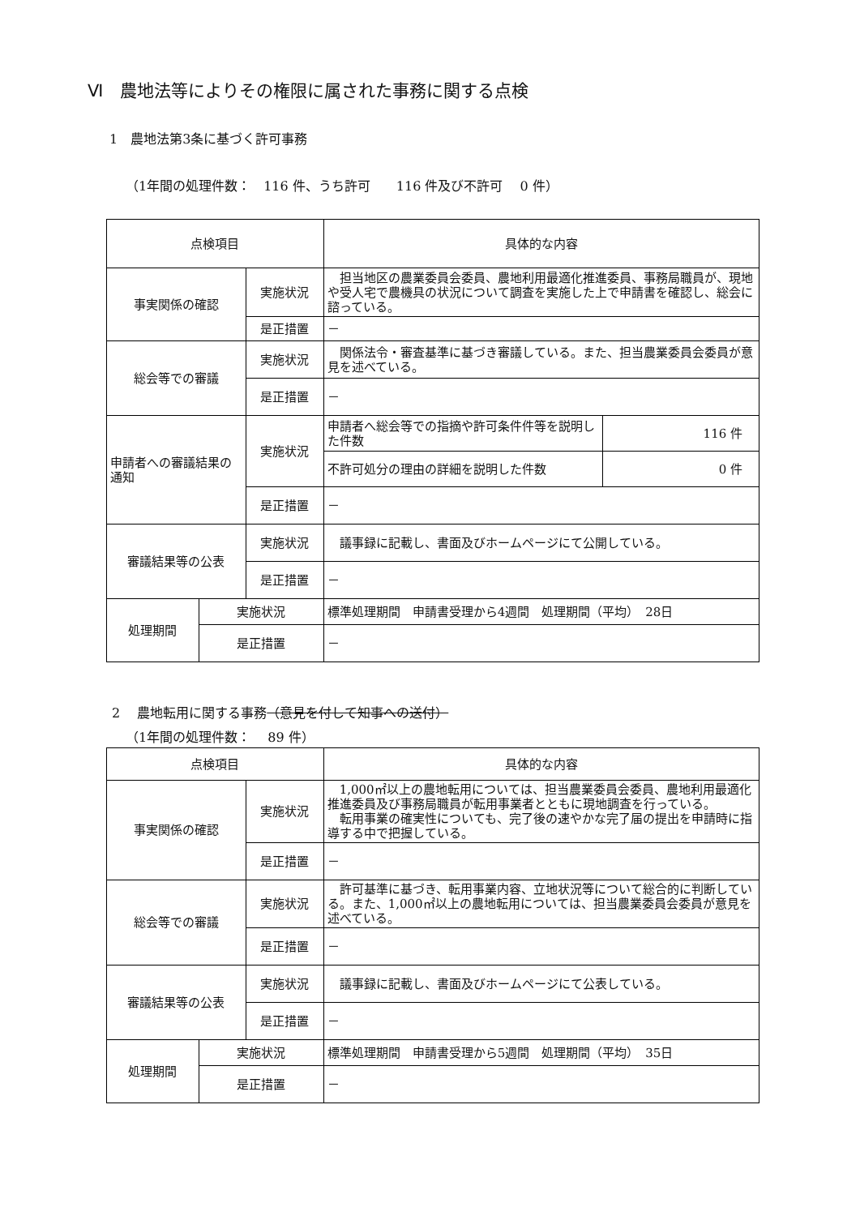Ⅵ　農地法等によりその権限に属された事務に関する点検
1　農地法第3条に基づく許可事務
（1年間の処理件数：　116 件、うち許可　　116 件及び不許可　 0 件）
| 点検項目 | | | 具体的な内容 | |
| 事実関係の確認 | | 実施状況 | 担当地区の農業委員会委員、農地利用最適化推進委員、事務局職員が、現地や受人宅で農機具の状況について調査を実施した上で申請書を確認し、総会に諮っている。 | |
| | | 是正措置 | － | |
| 総会等での審議 | | 実施状況 | 関係法令・審査基準に基づき審議している。また、担当農業委員会委員が意見を述べている。 | |
| | | 是正措置 | － | |
| 申請者への審議結果の通知 | | 実施状況 | 申請者へ総会等での指摘や許可条件件等を説明した件数 | 116 件 |
| | | | 不許可処分の理由の詳細を説明した件数 | 0 件 |
| | | 是正措置 | － | |
| 審議結果等の公表 | | 実施状況 | 議事録に記載し、書面及びホームページにて公開している。 | |
| | | 是正措置 | － | |
| 処理期間 | 実施状況 | | 標準処理期間 申請書受理から4週間 処理期間（平均） 28日 | |
| | 是正措置 | | － | |
2　 農地転用に関する事務（意見を付して知事への送付）
（1年間の処理件数：　 89 件）
| 点検項目 | | | 具体的な内容 |
| 事実関係の確認 | | 実施状況 | 1,000㎡以上の農地転用については、担当農業委員会委員、農地利用最適化推進委員及び事務局職員が転用事業者とともに現地調査を行っている。 転用事業の確実性についても、完了後の速やかな完了届の提出を申請時に指導する中で把握している。 |
| | | 是正措置 | － |
| 総会等での審議 | | 実施状況 | 許可基準に基づき、転用事業内容、立地状況等について総合的に判断している。また、1,000㎡以上の農地転用については、担当農業委員会委員が意見を述べている。 |
| | | 是正措置 | － |
| 審議結果等の公表 | | 実施状況 | 議事録に記載し、書面及びホームページにて公表している。 |
| | | 是正措置 | － |
| 処理期間 | 実施状況 | | 標準処理期間 申請書受理から5週間 処理期間（平均） 35日 |
| | 是正措置 | | － |